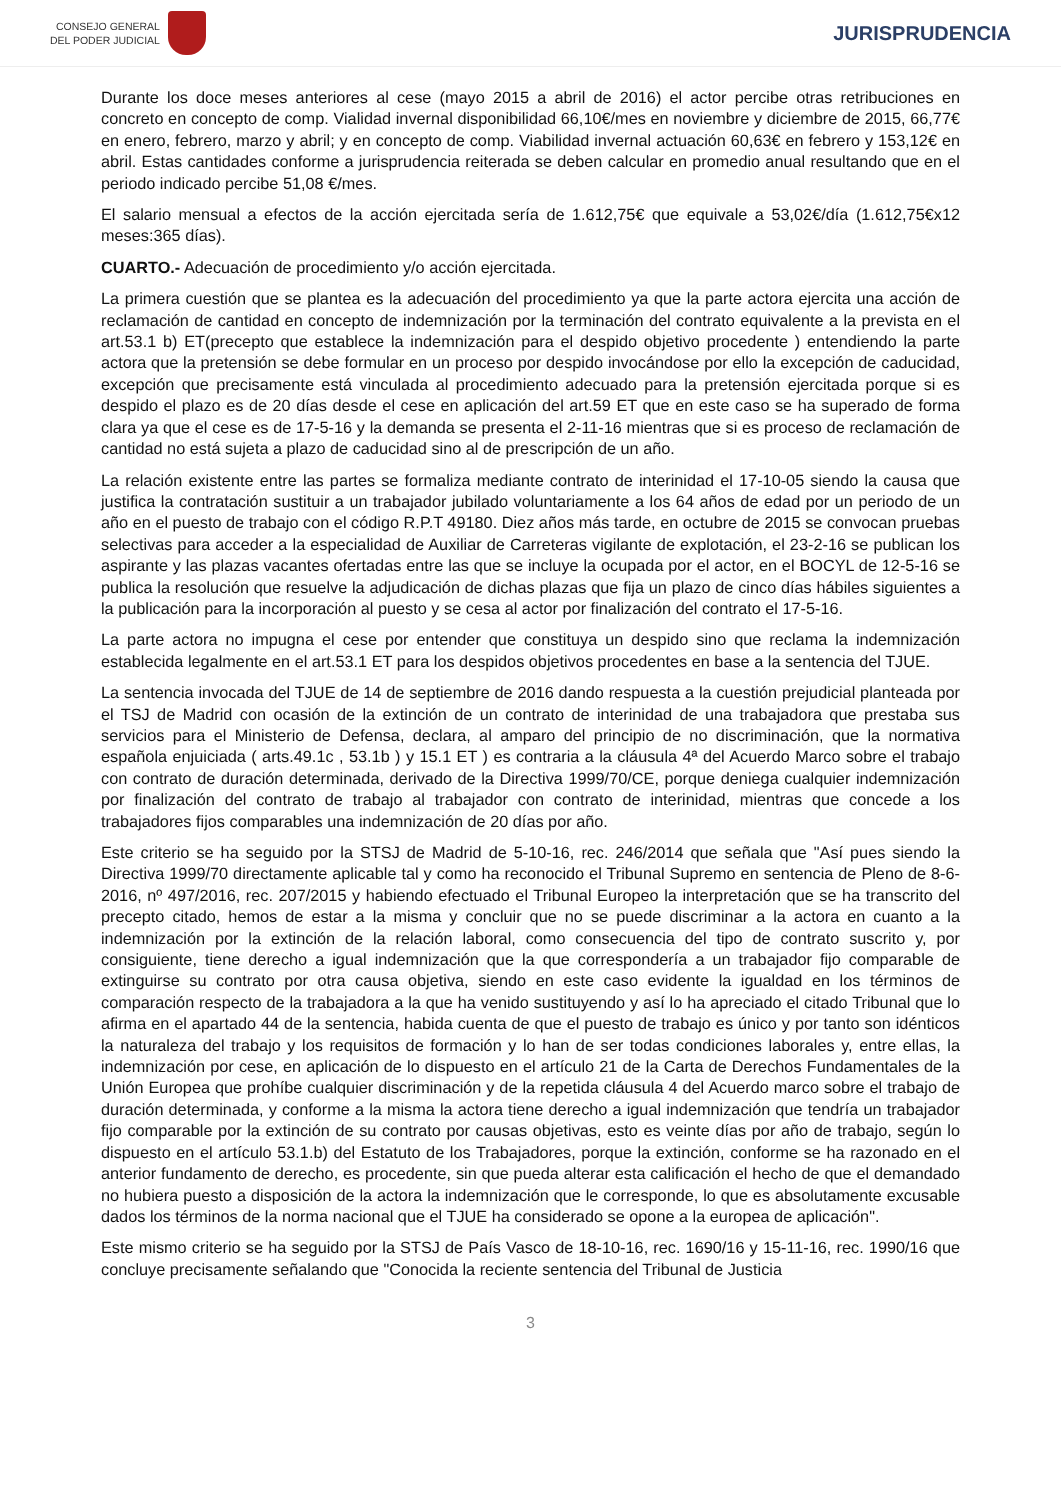CONSEJO GENERAL
DEL PODER JUDICIAL
JURISPRUDENCIA
Durante los doce meses anteriores al cese (mayo 2015 a abril de 2016) el actor percibe otras retribuciones en concreto en concepto de comp. Vialidad invernal disponibilidad 66,10€/mes en noviembre y diciembre de 2015, 66,77€ en enero, febrero, marzo y abril; y en concepto de comp. Viabilidad invernal actuación 60,63€ en febrero y 153,12€ en abril. Estas cantidades conforme a jurisprudencia reiterada se deben calcular en promedio anual resultando que en el periodo indicado percibe 51,08 €/mes.
El salario mensual a efectos de la acción ejercitada sería de 1.612,75€ que equivale a 53,02€/día (1.612,75€x12 meses:365 días).
CUARTO.- Adecuación de procedimiento y/o acción ejercitada.
La primera cuestión que se plantea es la adecuación del procedimiento ya que la parte actora ejercita una acción de reclamación de cantidad en concepto de indemnización por la terminación del contrato equivalente a la prevista en el art.53.1 b) ET(precepto que establece la indemnización para el despido objetivo procedente ) entendiendo la parte actora que la pretensión se debe formular en un proceso por despido invocándose por ello la excepción de caducidad, excepción que precisamente está vinculada al procedimiento adecuado para la pretensión ejercitada porque si es despido el plazo es de 20 días desde el cese en aplicación del art.59 ET que en este caso se ha superado de forma clara ya que el cese es de 17-5-16 y la demanda se presenta el 2-11-16 mientras que si es proceso de reclamación de cantidad no está sujeta a plazo de caducidad sino al de prescripción de un año.
La relación existente entre las partes se formaliza mediante contrato de interinidad el 17-10-05 siendo la causa que justifica la contratación sustituir a un trabajador jubilado voluntariamente a los 64 años de edad por un periodo de un año en el puesto de trabajo con el código R.P.T 49180. Diez años más tarde, en octubre de 2015 se convocan pruebas selectivas para acceder a la especialidad de Auxiliar de Carreteras vigilante de explotación, el 23-2-16 se publican los aspirante y las plazas vacantes ofertadas entre las que se incluye la ocupada por el actor, en el BOCYL de 12-5-16 se publica la resolución que resuelve la adjudicación de dichas plazas que fija un plazo de cinco días hábiles siguientes a la publicación para la incorporación al puesto y se cesa al actor por finalización del contrato el 17-5-16.
La parte actora no impugna el cese por entender que constituya un despido sino que reclama la indemnización establecida legalmente en el art.53.1 ET para los despidos objetivos procedentes en base a la sentencia del TJUE.
La sentencia invocada del TJUE de 14 de septiembre de 2016 dando respuesta a la cuestión prejudicial planteada por el TSJ de Madrid con ocasión de la extinción de un contrato de interinidad de una trabajadora que prestaba sus servicios para el Ministerio de Defensa, declara, al amparo del principio de no discriminación, que la normativa española enjuiciada ( arts.49.1c , 53.1b ) y 15.1 ET ) es contraria a la cláusula 4ª del Acuerdo Marco sobre el trabajo con contrato de duración determinada, derivado de la Directiva 1999/70/CE, porque deniega cualquier indemnización por finalización del contrato de trabajo al trabajador con contrato de interinidad, mientras que concede a los trabajadores fijos comparables una indemnización de 20 días por año.
Este criterio se ha seguido por la STSJ de Madrid de 5-10-16, rec. 246/2014 que señala que "Así pues siendo la Directiva 1999/70 directamente aplicable tal y como ha reconocido el Tribunal Supremo en sentencia de Pleno de 8-6-2016, nº 497/2016, rec. 207/2015 y habiendo efectuado el Tribunal Europeo la interpretación que se ha transcrito del precepto citado, hemos de estar a la misma y concluir que no se puede discriminar a la actora en cuanto a la indemnización por la extinción de la relación laboral, como consecuencia del tipo de contrato suscrito y, por consiguiente, tiene derecho a igual indemnización que la que correspondería a un trabajador fijo comparable de extinguirse su contrato por otra causa objetiva, siendo en este caso evidente la igualdad en los términos de comparación respecto de la trabajadora a la que ha venido sustituyendo y así lo ha apreciado el citado Tribunal que lo afirma en el apartado 44 de la sentencia, habida cuenta de que el puesto de trabajo es único y por tanto son idénticos la naturaleza del trabajo y los requisitos de formación y lo han de ser todas condiciones laborales y, entre ellas, la indemnización por cese, en aplicación de lo dispuesto en el artículo 21 de la Carta de Derechos Fundamentales de la Unión Europea que prohíbe cualquier discriminación y de la repetida cláusula 4 del Acuerdo marco sobre el trabajo de duración determinada, y conforme a la misma la actora tiene derecho a igual indemnización que tendría un trabajador fijo comparable por la extinción de su contrato por causas objetivas, esto es veinte días por año de trabajo, según lo dispuesto en el artículo 53.1.b) del Estatuto de los Trabajadores, porque la extinción, conforme se ha razonado en el anterior fundamento de derecho, es procedente, sin que pueda alterar esta calificación el hecho de que el demandado no hubiera puesto a disposición de la actora la indemnización que le corresponde, lo que es absolutamente excusable dados los términos de la norma nacional que el TJUE ha considerado se opone a la europea de aplicación".
Este mismo criterio se ha seguido por la STSJ de País Vasco de 18-10-16, rec. 1690/16 y 15-11-16, rec. 1990/16 que concluye precisamente señalando que "Conocida la reciente sentencia del Tribunal de Justicia
3